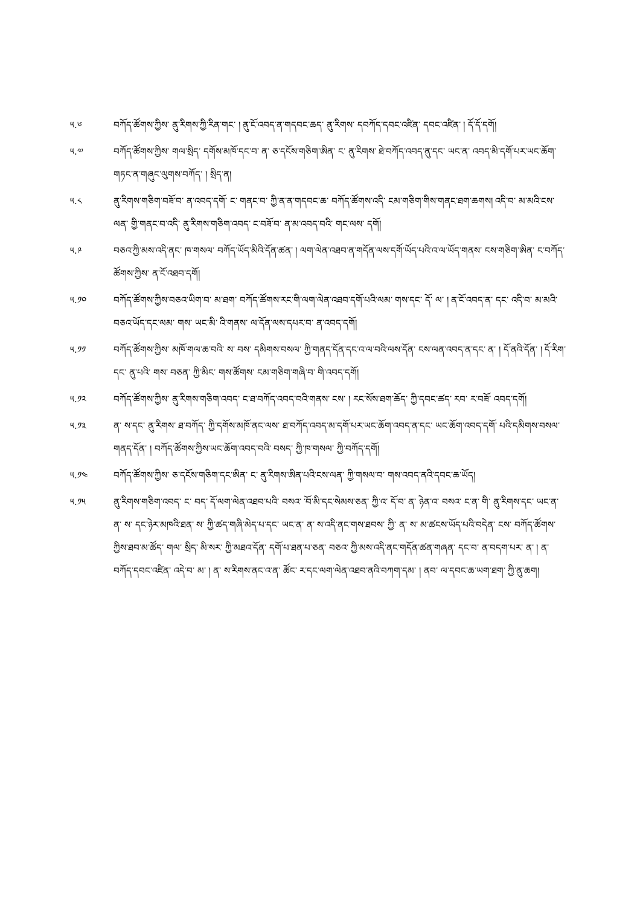༥.༦ བཀོད་ཚོགས་ཀྱིས་ ནུ་རིགས་ཀྱི་རིན་གང་ ། ནུ་ངོ་འབད་ན་གདབང་ཆད་ ནུ་རིགས་ དབཀོད་དབང་འཛིན་ དབང་འཛིན་ ། དོ་དོ་དགོ།
༥.༧ བཀོད་ཚོགས་ཀྱིས་ གལ་སྲིད་ དགོས་མཁོ་དང་བ་ ན་ ཅ་དངོས་གཅིག་ཨིན་ ང་ ནུ་རིགས་ ཐེ་བཀོད་འབད་ནུ་དང་ ཡང་ན་ འབད་མི་དགོ་པར་ཡང་ཆོག་གཏང་ན་གཞུང་ལུགས་བཀོད་ ། སྲིད་ན།
༥.༨ ནུ་རིགས་གཅིག་བཟོ་བ་ ན་འབད་དགོ་ ང་ གནང་བ་ ཀྱི་ན་ན་གདབང་ཆ་ བཀོད་ཚོགས་འདི་ ངམ་གཅིག་གིས་གནང་ཐག་ཆགས། འདི་བ་ མ་མའི་ངས་ལན་ གྱི་གནང་བ་འདི་ ནུ་རིགས་གཅིག་འབད་ ང་བཟོ་བ་ ན་མ་འབད་བའི་ གང་ལས་ དགོ།
༥.༩ བཅའ་ཀྱི་མས་འདི་ནང་ ཁ་གསལ་ བཀོད་ཡོད་མིའི་དོན་ཚན་ ། ལག་ལེན་འཐབ་ན་གདོན་ལས་དགོ་ཡོད་པའི་འ་ལ་ཡོད་གནས་ ངས་གཅིག་ཨིན་ ང་བཀོད་ཚོགས་ཀྱིས་ ན་ངོ་འཐབ་དགོ།
༥.༡༠ བཀོད་ཚོགས་ཀྱིས་བཅའ་ཡིག་བ་ མ་ཐག་ བཀོད་ཚོགས་རང་གི་ལག་ལེན་འཐབ་དགོ་པའི་ལམ་ གས་དང་ དོ་ ལ་ ། ན་ངོ་འབད་ན་ དང་ འདི་བ་ མ་མའི་བཅའ་ཡོད་དང་ལམ་ གས་ ཡང་མི་ འི་གནས་ ལ་དོན་ལས་དཔར་བ་ ན་འབད་དགོ།
༥.༡༡ བཀོད་ཚོགས་ཀྱིས་ མཁོ་གལ་ཆ་བའི་ ས་ བས་ དམིགས་བསལ་ ཀྱི་གནད་དོན་དང་འ་ལ་བའི་ལས་དོན་ ངས་ལན་འབད་ན་དང་ ན་ ། དོ་ནའི་དོན་ ། དོ་རིག་དང་ ནུ་པའི་ གས་ བཅན་ ཀྱི་མིང་ གས་ཚོགས་ ངམ་གཅིག་གཞི་བ་ གི་འབད་དགོ།
༥.༡༢ བཀོད་ཚོགས་ཀྱིས་ ནུ་རིགས་གཅིག་འབད་ ང་ཐ་བཀོད་འབད་བའི་གནས་ ངས་ ། རང་སོས་ཐག་ཆོད་ ཀྱི་དབང་ཚད་ རབ་ ར་བཟོ་ འབད་དགོ།
༥.༡༣ ན་ ས་དང་ ནུ་རིགས་ ཐ་བཀོད་ ཀྱི་དགོས་མཁོ་ནང་ལས་ ཐ་བཀོད་འབད་མ་དགོ་པར་ཡང་ཆོག་འབད་ན་དང་ ཡང་ཆོག་འབད་དགོ་ པའི་དམིགས་བསལ་གནད་དོན་ ། བཀོད་ཚོགས་ཀྱིས་ཡང་ཆོག་འབད་བའི་ བསད་ ཀྱི་ཁ་གསལ་ ཀྱི་བཀོད་དགོ།
༥.༡༤ བཀོད་ཚོགས་ཀྱིས་ ཅ་དངོས་གཅིག་དང་ཨིན་ ང་ ནུ་རིགས་ཨིན་པའི་ངས་ལན་ ཀྱི་གསལ་བ་ གས་འབད་ནའི་དབང་ཆ་ཡོད།
༥.༡༥ ནུ་རིགས་གཅིག་འབད་ ང་ བད་ དོ་ལག་ལེན་འཐབ་པའི་ བསའ་ ོ་བ་མི་དང་སེམས་ཅན་ ཀྱི་འ་ དོ་བ་ ན་ ཉེན་འ་ བསའ་ ང་ན་ གི་ ནུ་རིགས་དང་ ཡང་ན་ ན་ ས་ དང་ཉེར་མཁའི་ཐན་ ས་ ཀྱི་ཚད་གཞི་མེད་པ་དང་ ཡང་ན་ ན་ ས་འདི་ནང་གས་ཐབས་ ཀྱི་ ན་ ས་ མ་ཚངས་ཡོད་པའི་བདེན་ ངས་ བཀོད་ཚོགས་ ཀྱིས་ཐབ་མ་ཚོད་ གལ་ སྲིད་ མི་སར་ ཀྱི་མཐའ་དོན་ དགོ་པ་ཐན་པ་ཅན་ བཅའ་ ཀྱི་མས་འདི་ནང་གདོན་ཚན་གཞན་ དང་བ་ ན་བདག་པར་ ན་ ། ན་བཀོད་དབང་འཛིན་ འདེ་བ་ མ་ ། ན་ ས་རིགས་ནང་འ་ན་ ཚོང་ ར་དང་ལག་ལེན་འཐབ་ནའི་བཀག་དམ་ ། ནབ་ ལ་དབང་ཆ་ཡག་ཐག་ ཀྱི་ནུ་ཆག།